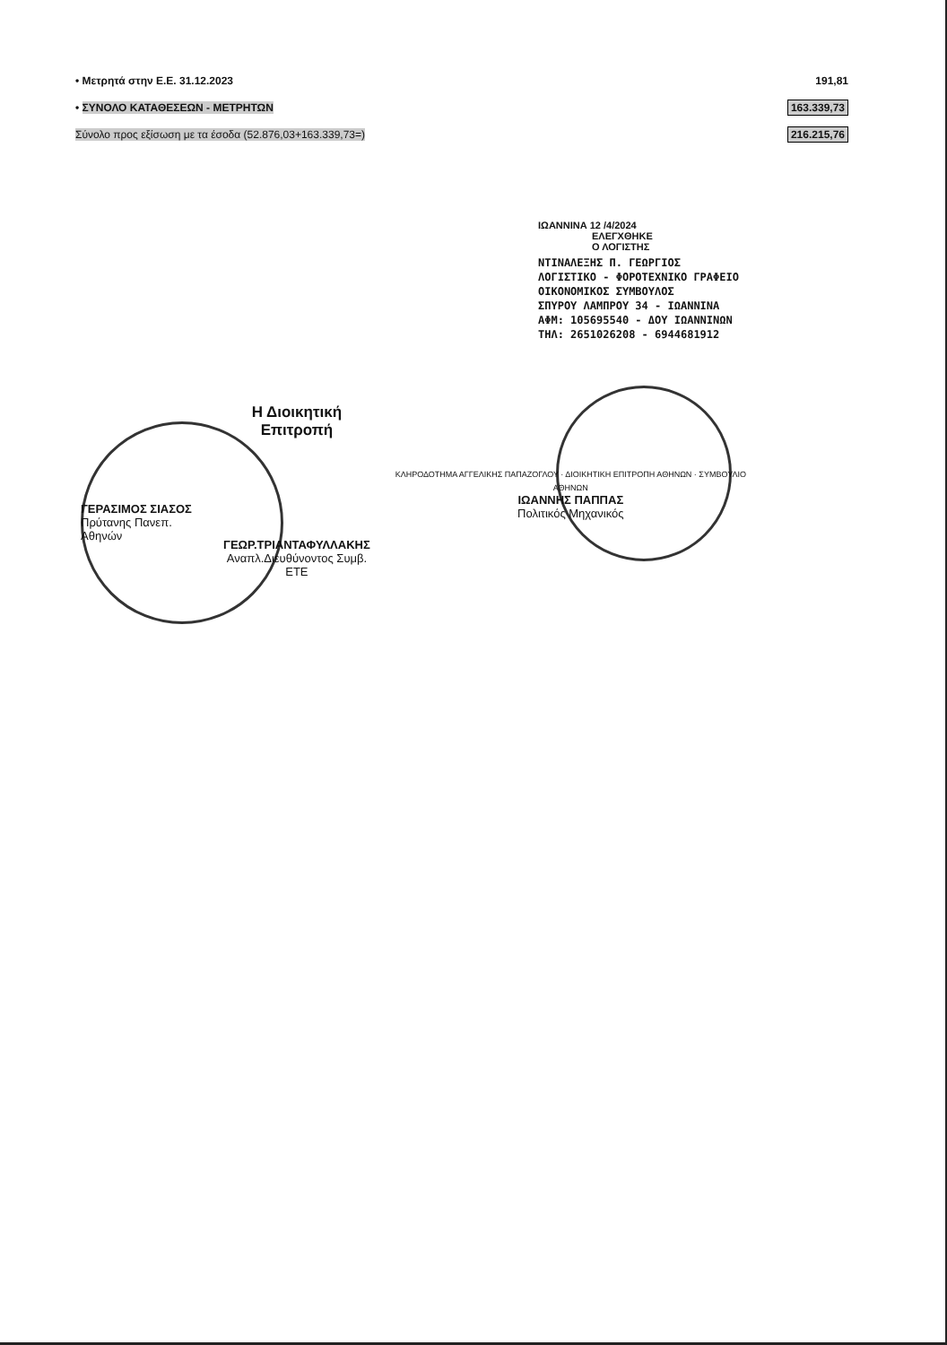| • Μετρητά στην Ε.Ε. 31.12.2023 | 191,81 |
| • ΣΥΝΟΛΟ ΚΑΤΑΘΕΣΕΩΝ - ΜΕΤΡΗΤΩΝ | 163.339,73 |
| Σύνολο προς εξίσωση με τα έσοδα (52.876,03+163.339,73=) | 216.215,76 |
ΙΩΑΝΝΙΝΑ 12 /4/2024
ΕΛΕΓΧΘΗΚΕ
Ο ΛΟΓΙΣΤΗΣ
ΝΤΙΝΑΛΕΞΗΣ Π. ΓΕΩΡΓΙΟΣ
ΛΟΓΙΣΤΙΚΟ - ΦΟΡΟΤΕΧΝΙΚΟ ΓΡΑΦΕΙΟ
ΟΙΚΟΝΟΜΙΚΟΣ ΣΥΜΒΟΥΛΟΣ
ΣΠΥΡΟΥ ΛΑΜΠΡΟΥ 34 - ΙΩΑΝΝΙΝΑ
ΑΦΜ: 105695540 - ΔΟΥ ΙΩΑΝΝΙΝΩΝ
ΤΗΛ: 2651026208 - 6944681912
ΓΕΡΑΣΙΜΟΣ ΣΙΑΣΟΣ
Πρύτανης Πανεπ. Αθηνών
Η Διοικητική Επιτροπή
ΓΕΩΡ.ΤΡΙΑΝΤΑΦΥΛΛΑΚΗΣ
Αναπλ.Διευθύνοντος Συμβ. ΕΤΕ
ΚΛΗΡΟΔΟΤΗΜΑ ΑΓΓΕΛΙΚΗΣ ΠΑΠΑΖΟΓΛΟΥ · ΔΙΟΙΚΗΤΙΚΗ ΕΠΙΤΡΟΠΗ ΑΘΗΝΩΝ · ΣΥΜΒΟΥΛΙΟ ΑΘΗΝΩΝ
ΙΩΑΝΝΗΣ ΠΑΠΠΑΣ
Πολιτικός Μηχανικός